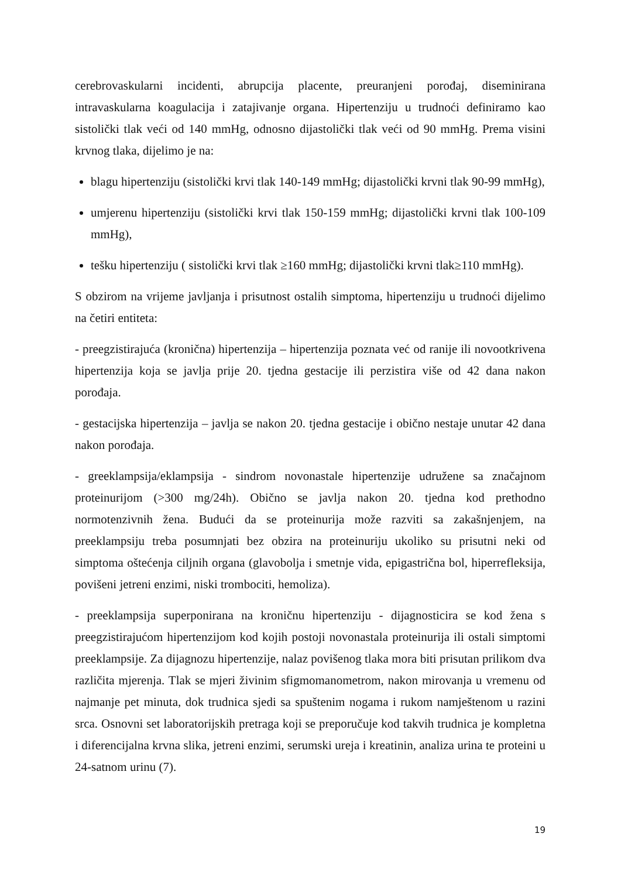cerebrovaskularni incidenti, abrupcija placente, preuranjeni porođaj, diseminirana intravaskularna koagulacija i zatajivanje organa. Hipertenziju u trudnoći definiramo kao sistolički tlak veći od 140 mmHg, odnosno dijastolički tlak veći od 90 mmHg. Prema visini krvnog tlaka, dijelimo je na:
blagu hipertenziju (sistolički krvi tlak 140-149 mmHg; dijastolički krvni tlak 90-99 mmHg),
umjerenu hipertenziju (sistolički krvi tlak 150-159 mmHg; dijastolički krvni tlak 100-109 mmHg),
tešku hipertenziju ( sistolički krvi tlak ≥160 mmHg; dijastolički krvni tlak≥110 mmHg).
S obzirom na vrijeme javljanja i prisutnost ostalih simptoma, hipertenziju u trudnoći dijelimo na četiri entiteta:
- preegzistirajuća (kronična) hipertenzija – hipertenzija poznata već od ranije ili novootkrivena hipertenzija koja se javlja prije 20. tjedna gestacije ili perzistira više od 42 dana nakon porođaja.
- gestacijska hipertenzija – javlja se nakon 20. tjedna gestacije i obično nestaje unutar 42 dana nakon porođaja.
- greeklampsija/eklampsija - sindrom novonastale hipertenzije udružene sa značajnom proteinurijom (>300 mg/24h). Obično se javlja nakon 20. tjedna kod prethodno normotenzivnih žena. Budući da se proteinurija može razviti sa zakašnjenjem, na preeklampsiju treba posumnjati bez obzira na proteinuriju ukoliko su prisutni neki od simptoma oštećenja ciljnih organa (glavobolja i smetnje vida, epigastrična bol, hiperrefleksija, povišeni jetreni enzimi, niski trombociti, hemoliza).
- preeklampsija superponirana na kroničnu hipertenziju - dijagnosticira se kod žena s preegzistirajućom hipertenzijom kod kojih postoji novonastala proteinurija ili ostali simptomi preeklampsije. Za dijagnozu hipertenzije, nalaz povišenog tlaka mora biti prisutan prilikom dva različita mjerenja. Tlak se mjeri živinim sfigmomanometrom, nakon mirovanja u vremenu od najmanje pet minuta, dok trudnica sjedi sa spuštenim nogama i rukom namještenom u razini srca. Osnovni set laboratorijskih pretraga koji se preporučuje kod takvih trudnica je kompletna i diferencijalna krvna slika, jetreni enzimi, serumski ureja i kreatinin, analiza urina te proteini u 24-satnom urinu (7).
19